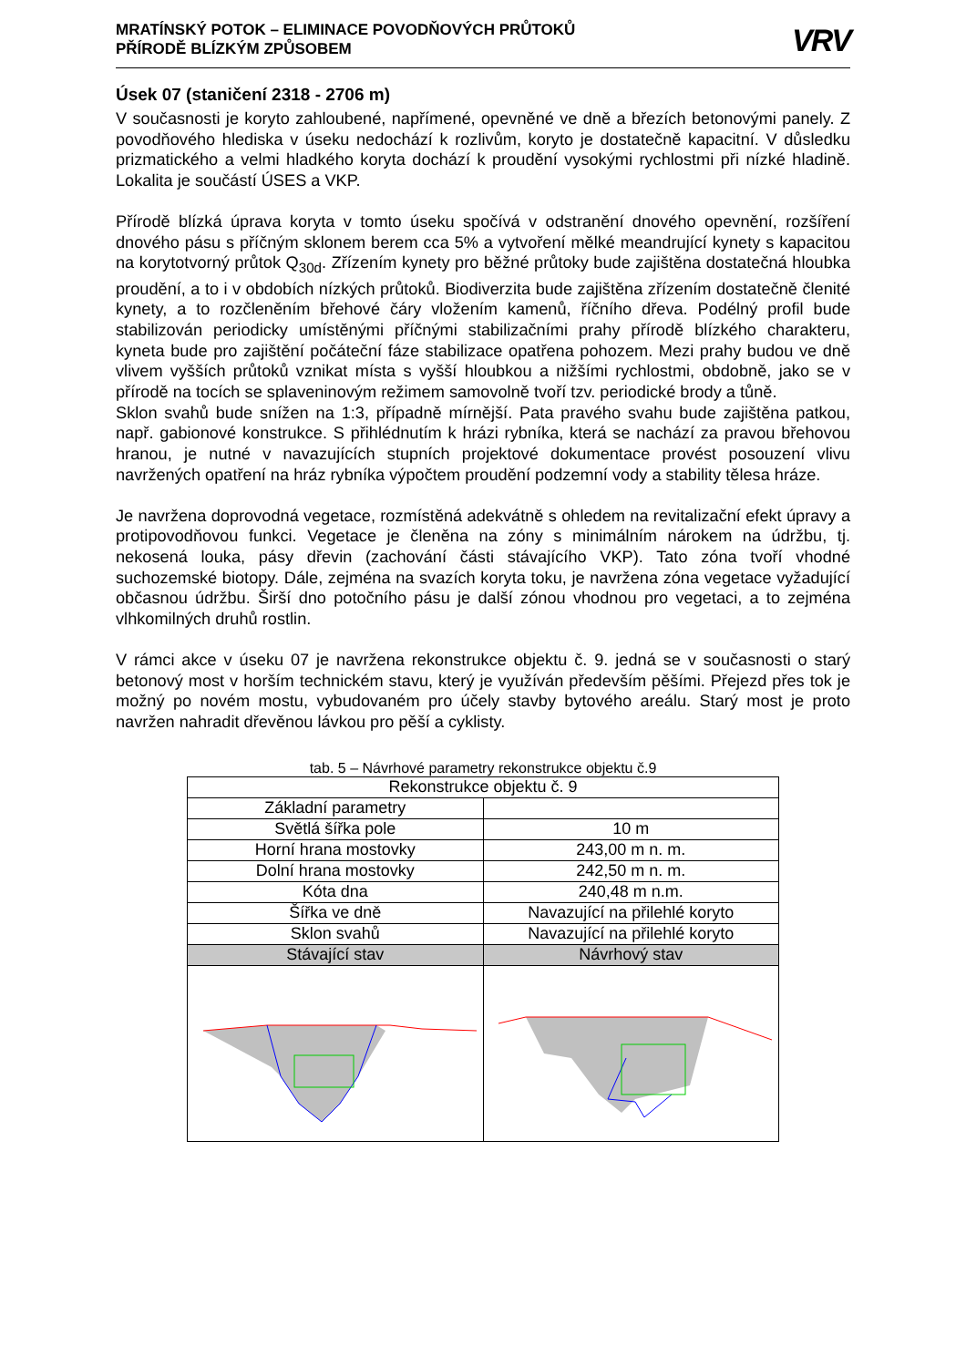MRATÍNSKÝ POTOK – ELIMINACE POVODŇOVÝCH PRŮTOKŮ
PŘÍRODĚ BLÍZKÝM ZPŮSOBEM
VRV
Úsek 07 (staničení 2318 - 2706 m)
V současnosti je koryto zahloubené, napřímené, opevněné ve dně a březích betonovými panely. Z povodňového hlediska v úseku nedochází k rozlivům, koryto je dostatečně kapacitní. V důsledku prizmatického a velmi hladkého koryta dochází k proudění vysokými rychlostmi při nízké hladině. Lokalita je součástí ÚSES a VKP.
Přírodě blízká úprava koryta v tomto úseku spočívá v odstranění dnového opevnění, rozšíření dnového pásu s příčným sklonem berem cca 5% a vytvoření mělké meandrující kynety s kapacitou na korytotvorný průtok Q<sub>30d</sub>. Zřízením kynety pro běžné průtoky bude zajištěna dostatečná hloubka proudění, a to i v obdobích nízkých průtoků. Biodiverzita bude zajištěna zřízením dostatečně členité kynety, a to rozčleněním břehové čáry vložením kamenů, říčního dřeva. Podélný profil bude stabilizován periodicky umístěnými příčnými stabilizačními prahy přírodě blízkého charakteru, kyneta bude pro zajištění počáteční fáze stabilizace opatřena pohozem. Mezi prahy budou ve dně vlivem vyšších průtoků vznikat místa s vyšší hloubkou a nižšími rychlostmi, obdobně, jako se v přírodě na tocích se splaveninovým režimem samovolně tvoří tzv. periodické brody a tůně.
Sklon svahů bude snížen na 1:3, případně mírnější. Pata pravého svahu bude zajištěna patkou, např. gabionové konstrukce. S přihlédnutím k hrázi rybníka, která se nachází za pravou břehovou hranou, je nutné v navazujících stupních projektové dokumentace provést posouzení vlivu navržených opatření na hráz rybníka výpočtem proudění podzemní vody a stability tělesa hráze.
Je navržena doprovodná vegetace, rozmístěná adekvátně s ohledem na revitalizační efekt úpravy a protipovodňovou funkci. Vegetace je členěna na zóny s minimálním nárokem na údržbu, tj. nekosená louka, pásy dřevin (zachování části stávajícího VKP). Tato zóna tvoří vhodné suchozemské biotopy. Dále, zejména na svazích koryta toku, je navržena zóna vegetace vyžadující občasnou údržbu. Širší dno potočního pásu je další zónou vhodnou pro vegetaci, a to zejména vlhkomilných druhů rostlin.
V rámci akce v úseku 07 je navržena rekonstrukce objektu č. 9. jedná se v současnosti o starý betonový most v horším technickém stavu, který je využíván především pěšími. Přejezd přes tok je možný po novém mostu, vybudovaném pro účely stavby bytového areálu. Starý most je proto navržen nahradit dřevěnou lávkou pro pěší a cyklisty.
tab. 5 – Návrhové parametry rekonstrukce objektu č.9
| Rekonstrukce objektu č. 9 | |
| Základní parametry | |
| Světlá šířka pole | 10 m |
| Horní hrana mostovky | 243,00 m n. m. |
| Dolní hrana mostovky | 242,50 m n. m. |
| Kóta dna | 240,48 m n.m. |
| Šířka ve dně | Navazující na přilehlé koryto |
| Sklon svahů | Navazující na přilehlé koryto |
| Stávající stav | Návrhový stav |